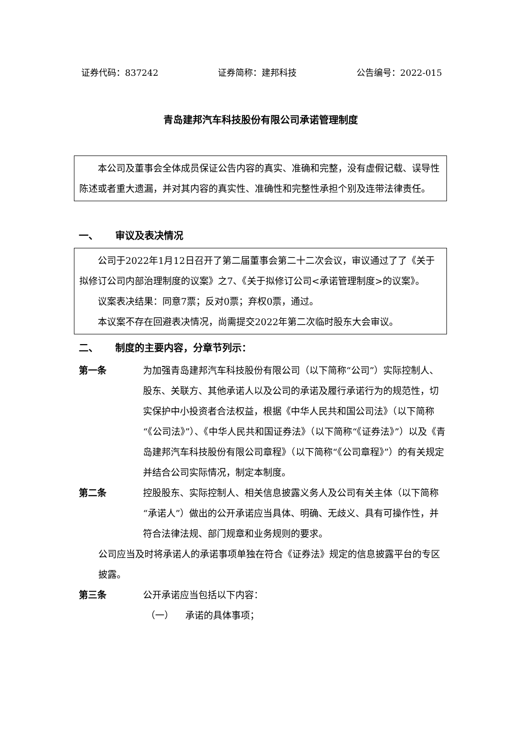证券代码：837242 证券简称：建邦科技 公告编号：2022-015
青岛建邦汽车科技股份有限公司承诺管理制度
本公司及董事会全体成员保证公告内容的真实、准确和完整，没有虚假记载、误导性陈述或者重大遗漏，并对其内容的真实性、准确性和完整性承担个别及连带法律责任。
一、 审议及表决情况
公司于2022年1月12日召开了第二届董事会第二十二次会议，审议通过了了《关于拟修订公司内部治理制度的议案》之7、《关于拟修订公司<承诺管理制度>的议案》。
议案表决结果：同意7票；反对0票；弃权0票，通过。
本议案不存在回避表决情况，尚需提交2022年第二次临时股东大会审议。
二、 制度的主要内容，分章节列示：
第一条 为加强青岛建邦汽车科技股份有限公司（以下简称“公司”）实际控制人、股东、关联方、其他承诺人以及公司的承诺及履行承诺行为的规范性，切实保护中小投资者合法权益，根据《中华人民共和国公司法》（以下简称“《公司法》”）、《中华人民共和国证券法》（以下简称“《证券法》”）以及《青岛建邦汽车科技股份有限公司章程》（以下简称“《公司章程》”）的有关规定并结合公司实际情况，制定本制度。
第二条 控股股东、实际控制人、相关信息披露义务人及公司有关主体（以下简称“承诺人”）做出的公开承诺应当具体、明确、无歧义、具有可操作性，并符合法律法规、部门规章和业务规则的要求。
公司应当及时将承诺人的承诺事项单独在符合《证券法》规定的信息披露平台的专区披露。
第三条 公开承诺应当包括以下内容：
（一） 承诺的具体事项；